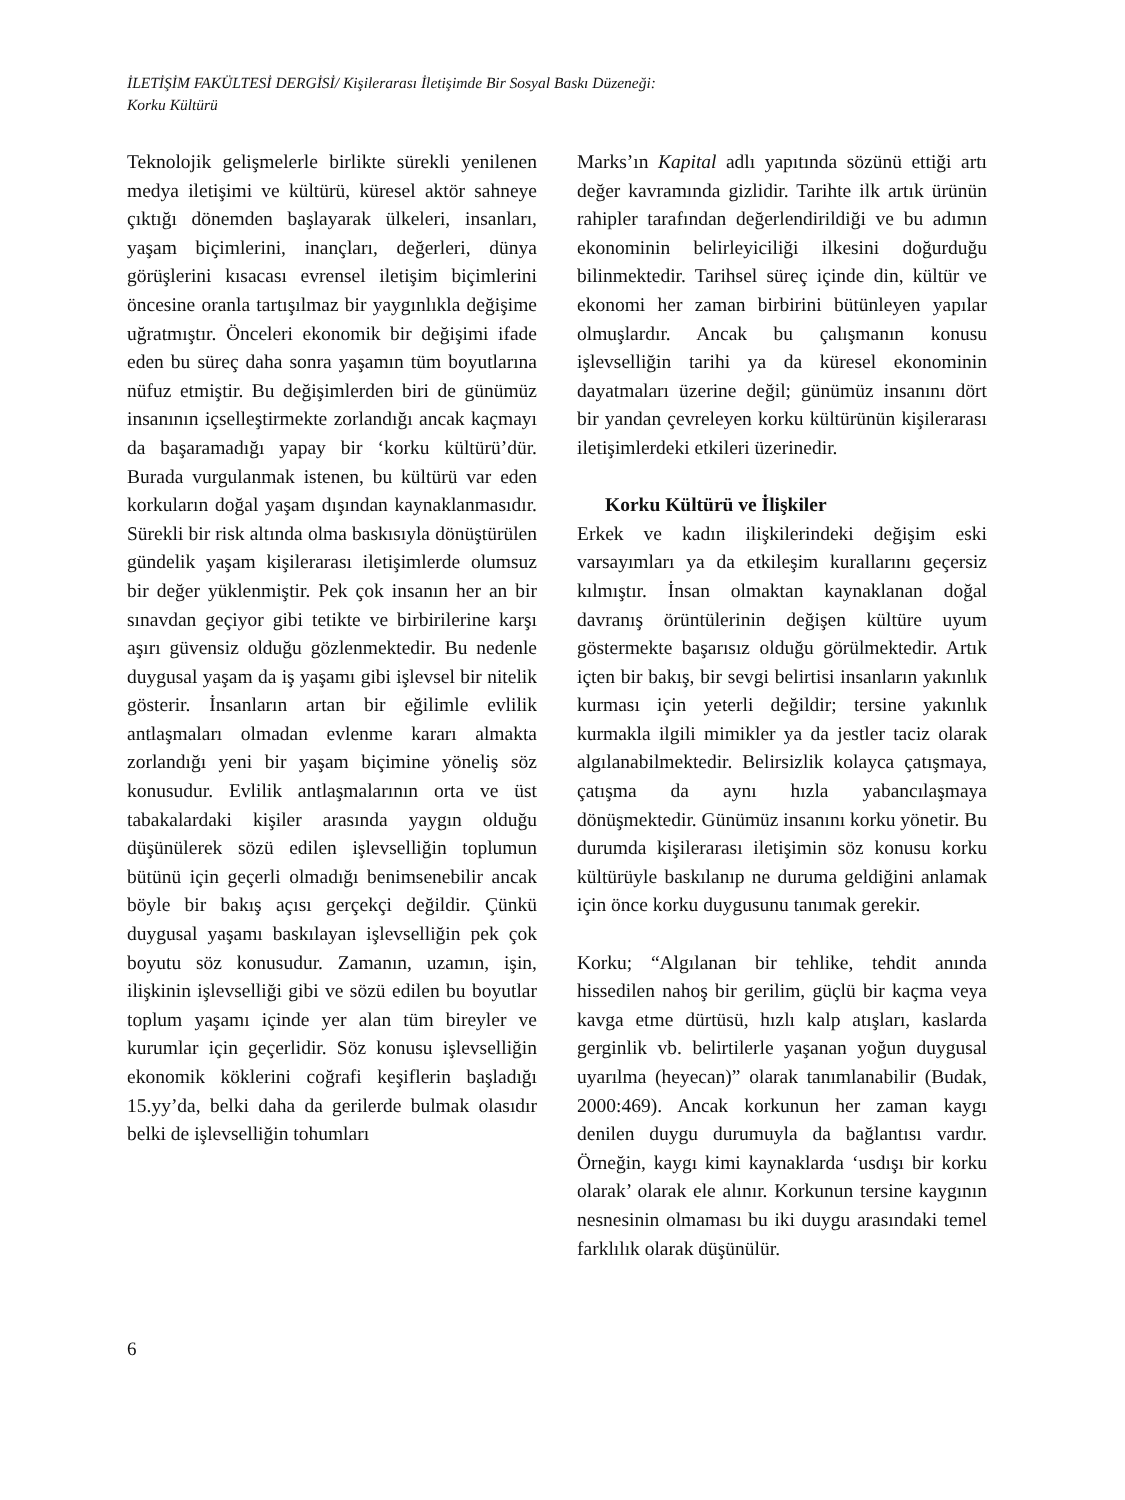İLETİŞİM FAKÜLTESİ DERGİSİ/ Kişilerarası İletişimde Bir Sosyal Baskı Düzeneği:
Korku Kültürü
Teknolojik gelişmelerle birlikte sürekli yenilenen medya iletişimi ve kültürü, küresel aktör sahneye çıktığı dönemden başlayarak ülkeleri, insanları, yaşam biçimlerini, inançları, değerleri, dünya görüşlerini kısacası evrensel iletişim biçimlerini öncesine oranla tartışılmaz bir yaygınlıkla değişime uğratmıştır. Önceleri ekonomik bir değişimi ifade eden bu süreç daha sonra yaşamın tüm boyutlarına nüfuz etmiştir. Bu değişimlerden biri de günümüz insanının içselleştirmekte zorlandığı ancak kaçmayı da başaramadığı yapay bir ‘korku kültürü’dür. Burada vurgulanmak istenen, bu kültürü var eden korkuların doğal yaşam dışından kaynaklanmasıdır. Sürekli bir risk altında olma baskısıyla dönüştürülen gündelik yaşam kişilerarası iletişimlerde olumsuz bir değer yüklenmiştir. Pek çok insanın her an bir sınavdan geçiyor gibi tetikte ve birbirilerine karşı aşırı güvensiz olduğu gözlenmektedir. Bu nedenle duygusal yaşam da iş yaşamı gibi işlevsel bir nitelik gösterir. İnsanların artan bir eğilimle evlilik antlaşmaları olmadan evlenme kararı almakta zorlandığı yeni bir yaşam biçimine yöneliş söz konusudur. Evlilik antlaşmalarının orta ve üst tabakalardaki kişiler arasında yaygın olduğu düşünülerek sözü edilen işlevselliğin toplumun bütünü için geçerli olmadığı benimsenebilir ancak böyle bir bakış açısı gerçekçi değildir. Çünkü duygusal yaşamı baskılayan işlevselliğin pek çok boyutu söz konusudur. Zamanın, uzamın, işin, ilişkinin işlevselliği gibi ve sözü edilen bu boyutlar toplum yaşamı içinde yer alan tüm bireyler ve kurumlar için geçerlidir. Söz konusu işlevselliğin ekonomik köklerini coğrafi keşiflerin başladığı 15.yy’da, belki daha da gerilerde bulmak olasıdır belki de işlevselliğin tohumları
Marks’ın Kapital adlı yapıtında sözünü ettiği artı değer kavramında gizlidir. Tarihte ilk artık ürünün rahipler tarafından değerlendirildiği ve bu adımın ekonominin belirleyiciliği ilkesini doğurduğu bilinmektedir. Tarihsel süreç içinde din, kültür ve ekonomi her zaman birbirini bütünleyen yapılar olmuşlardır. Ancak bu çalışmanın konusu işlevselliğin tarihi ya da küresel ekonominin dayatmaları üzerine değil; günümüz insanını dört bir yandan çevreleyen korku kültürünün kişilerarası iletişimlerdeki etkileri üzerinedir.
Korku Kültürü ve İlişkiler
Erkek ve kadın ilişkilerindeki değişim eski varsayımları ya da etkileşim kurallarını geçersiz kılmıştır. İnsan olmaktan kaynaklanan doğal davranış örüntülerinin değişen kültüre uyum göstermekte başarısız olduğu görülmektedir. Artık içten bir bakış, bir sevgi belirtisi insanların yakınlık kurması için yeterli değildir; tersine yakınlık kurmakla ilgili mimikler ya da jestler taciz olarak algılanabilmektedir. Belirsizlik kolayca çatışmaya, çatışma da aynı hızla yabancılaşmaya dönüşmektedir. Günümüz insanını korku yönetir. Bu durumda kişilerarası iletişimin söz konusu korku kültürüyle baskılanıp ne duruma geldiğini anlamak için önce korku duygusunu tanımak gerekir.
Korku; “Algılanan bir tehlike, tehdit anında hissedilen nahoş bir gerilim, güçlü bir kaçma veya kavga etme dürtüsü, hızlı kalp atışları, kaslarda gerginlik vb. belirtilerle yaşanan yoğun duygusal uyarılma (heyecan)” olarak tanımlanabilir (Budak, 2000:469). Ancak korkunun her zaman kaygı denilen duygu durumuyla da bağlantısı vardır. Örneğin, kaygı kimi kaynaklarda ‘usdışı bir korku olarak’ olarak ele alınır. Korkunun tersine kaygının nesnesinin olmaması bu iki duygu arasındaki temel farklılık olarak düşünülür.
6